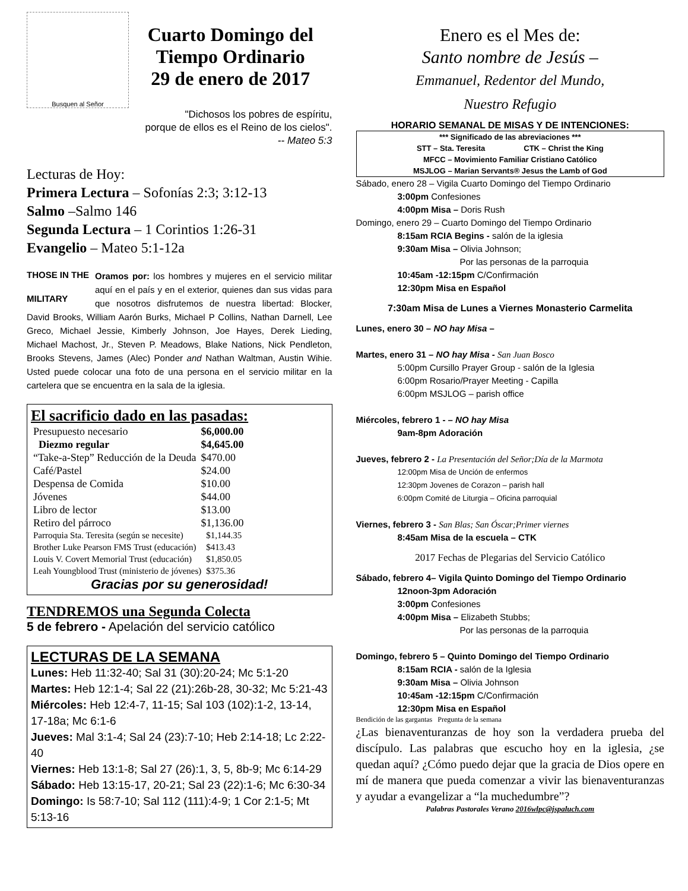Busquen al Señor
Cuarto Domingo del
Tiempo Ordinario
29 de enero de 2017
"Dichosos los pobres de espíritu,
porque de ellos es el Reino de los cielos".
-- Mateo 5:3
Lecturas de Hoy:
Primera Lectura – Sofonías 2:3; 3:12-13
Salmo –Salmo 146
Segunda Lectura – 1 Corintios 1:26-31
Evangelio – Mateo 5:1-12a
THOSE IN THE
MILITARY Oramos por: los hombres y mujeres en el servicio militar aquí en el país y en el exterior, quienes dan sus vidas para que nosotros disfrutemos de nuestra libertad: Blocker, David Brooks, William Aarón Burks, Michael P Collins, Nathan Darnell, Lee Greco, Michael Jessie, Kimberly Johnson, Joe Hayes, Derek Lieding, Michael Machost, Jr., Steven P. Meadows, Blake Nations, Nick Pendleton, Brooks Stevens, James (Alec) Ponder and Nathan Waltman, Austin Wihie. Usted puede colocar una foto de una persona en el servicio militar en la cartelera que se encuentra en la sala de la iglesia.
El sacrificio dado en las pasadas:
| Presupuesto necesario | $6,000.00 |
| Diezmo regular | $4,645.00 |
| “Take-a-Step” Reducción de la Deuda | $470.00 |
| Café/Pastel | $24.00 |
| Despensa de Comida | $10.00 |
| Jóvenes | $44.00 |
| Libro de lector | $13.00 |
| Retiro del párroco | $1,136.00 |
| Parroquia Sta. Teresita (según se necesite) | $1,144.35 |
| Brother Luke Pearson FMS Trust (educación) | $413.43 |
| Louis V. Covert Memorial Trust (educación) | $1,850.05 |
| Leah Youngblood Trust (ministerio de jóvenes) | $375.36 |
Gracias por su generosidad!
TENDREMOS una Segunda Colecta
5 de febrero - Apelación del servicio católico
LECTURAS DE LA SEMANA
Lunes: Heb 11:32-40; Sal 31 (30):20-24; Mc 5:1-20
Martes: Heb 12:1-4; Sal 22 (21):26b-28, 30-32; Mc 5:21-43
Miércoles: Heb 12:4-7, 11-15; Sal 103 (102):1-2, 13-14, 17-18a; Mc 6:1-6
Jueves: Mal 3:1-4; Sal 24 (23):7-10; Heb 2:14-18; Lc 2:22-40
Viernes: Heb 13:1-8; Sal 27 (26):1, 3, 5, 8b-9; Mc 6:14-29
Sábado: Heb 13:15-17, 20-21; Sal 23 (22):1-6; Mc 6:30-34
Domingo: Is 58:7-10; Sal 112 (111):4-9; 1 Cor 2:1-5; Mt 5:13-16
Enero es el Mes de:
Santo nombre de Jesús –
Emmanuel, Redentor del Mundo,
Nuestro Refugio
HORARIO SEMANAL DE MISAS Y DE INTENCIONES:
*** Significado de las abreviaciones ***
STT – Sta. Teresita CTK – Christ the King
MFCC – Movimiento Familiar Cristiano Católico
MSJLOG – Marian Servants® Jesus the Lamb of God
Sábado, enero 28 – Vigila Cuarto Domingo del Tiempo Ordinario
3:00pm Confesiones
4:00pm Misa – Doris Rush
Domingo, enero 29 – Cuarto Domingo del Tiempo Ordinario
8:15am RCIA Begins - salón de la iglesia
9:30am Misa – Olivia Johnson;
Por las personas de la parroquia
10:45am -12:15pm C/Confirmación
12:30pm Misa en Español
7:30am Misa de Lunes a Viernes Monasterio Carmelita
Lunes, enero 30 – NO hay Misa –
Martes, enero 31 – NO hay Misa - San Juan Bosco
5:00pm Cursillo Prayer Group - salón de la Iglesia
6:00pm Rosario/Prayer Meeting - Capilla
6:00pm MSJLOG – parish office
Miércoles, febrero 1 - – NO hay Misa
9am-8pm Adoración
Jueves, febrero 2 - La Presentación del Señor;Día de la Marmota
12:00pm Misa de Unción de enfermos
12:30pm Jovenes de Corazon – parish hall
6:00pm Comité de Liturgia – Oficina parroquial
Viernes, febrero 3 - San Blas; San Óscar;Primer viernes
8:45am Misa de la escuela – CTK
2017 Fechas de Plegarias del Servicio Católico
Sábado, febrero 4– Vigila Quinto Domingo del Tiempo Ordinario
12noon-3pm Adoración
3:00pm Confesiones
4:00pm Misa – Elizabeth Stubbs;
Por las personas de la parroquia
Domingo, febrero 5 – Quinto Domingo del Tiempo Ordinario
8:15am RCIA - salón de la Iglesia
9:30am Misa – Olivia Johnson
10:45am -12:15pm C/Confirmación
12:30pm Misa en Español
Bendición de las gargantas Pregunta de la semana
¿Las bienaventuranzas de hoy son la verdadera prueba del discípulo. Las palabras que escucho hoy en la iglesia, ¿se quedan aquí? ¿Cómo puedo dejar que la gracia de Dios opere en mí de manera que pueda comenzar a vivir las bienaventuranzas y ayudar a evangelizar a “la muchedumbre”?
Palabras Pastorales Verano 2016wlpc@jspaluch.com